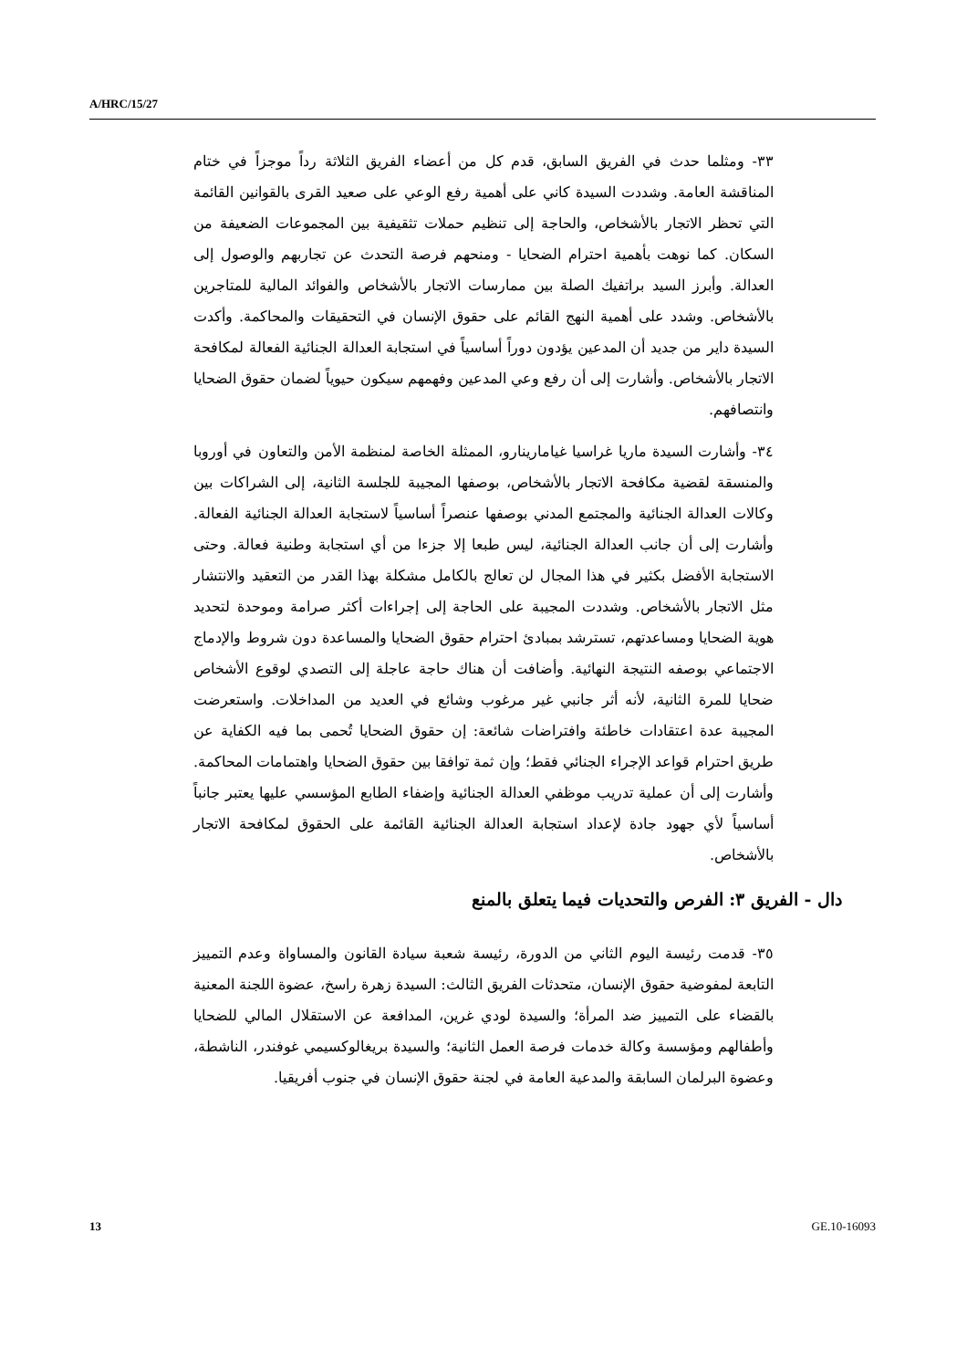A/HRC/15/27
٣٣- ومثلما حدث في الفريق السابق، قدم كل من أعضاء الفريق الثلاثة رداً موجزاً في ختام المناقشة العامة. وشددت السيدة كاني على أهمية رفع الوعي على صعيد القرى بالقوانين القائمة التي تحظر الاتجار بالأشخاص، والحاجة إلى تنظيم حملات تثقيفية بين المجموعات الضعيفة من السكان. كما نوهت بأهمية احترام الضحايا - ومنحهم فرصة التحدث عن تجاربهم والوصول إلى العدالة. وأبرز السيد براتفيك الصلة بين ممارسات الاتجار بالأشخاص والفوائد المالية للمتاجرين بالأشخاص. وشدد على أهمية النهج القائم على حقوق الإنسان في التحقيقات والمحاكمة. وأكدت السيدة داير من جديد أن المدعين يؤدون دوراً أساسياً في استجابة العدالة الجنائية الفعالة لمكافحة الاتجار بالأشخاص. وأشارت إلى أن رفع وعي المدعين وفهمهم سيكون حيوياً لضمان حقوق الضحايا وانتصافهم.
٣٤- وأشارت السيدة ماريا غراسيا غيامارينارو، الممثلة الخاصة لمنظمة الأمن والتعاون في أوروبا والمنسقة لقضية مكافحة الاتجار بالأشخاص، بوصفها المجيبة للجلسة الثانية، إلى الشراكات بين وكالات العدالة الجنائية والمجتمع المدني بوصفها عنصراً أساسياً لاستجابة العدالة الجنائية الفعالة. وأشارت إلى أن جانب العدالة الجنائية، ليس طبعا إلا جزءا من أي استجابة وطنية فعالة. وحتى الاستجابة الأفضل بكثير في هذا المجال لن تعالج بالكامل مشكلة بهذا القدر من التعقيد والانتشار مثل الاتجار بالأشخاص. وشددت المجيبة على الحاجة إلى إجراءات أكثر صرامة وموحدة لتحديد هوية الضحايا ومساعدتهم، تسترشد بمبادئ احترام حقوق الضحايا والمساعدة دون شروط والإدماج الاجتماعي بوصفه النتيجة النهائية. وأضافت أن هناك حاجة عاجلة إلى التصدي لوقوع الأشخاص ضحايا للمرة الثانية، لأنه أثر جانبي غير مرغوب وشائع في العديد من المداخلات. واستعرضت المجيبة عدة اعتقادات خاطئة وافتراضات شائعة: إن حقوق الضحايا تُحمى بما فيه الكفاية عن طريق احترام قواعد الإجراء الجنائي فقط؛ وإن ثمة توافقا بين حقوق الضحايا واهتمامات المحاكمة. وأشارت إلى أن عملية تدريب موظفي العدالة الجنائية وإضفاء الطابع المؤسسي عليها يعتبر جانباً أساسياً لأي جهود جادة لإعداد استجابة العدالة الجنائية القائمة على الحقوق لمكافحة الاتجار بالأشخاص.
دال - الفريق ٣: الفرص والتحديات فيما يتعلق بالمنع
٣٥- قدمت رئيسة اليوم الثاني من الدورة، رئيسة شعبة سيادة القانون والمساواة وعدم التمييز التابعة لمفوضية حقوق الإنسان، متحدثات الفريق الثالث: السيدة زهرة راسخ، عضوة اللجنة المعنية بالقضاء على التمييز ضد المرأة؛ والسيدة لودي غرين، المدافعة عن الاستقلال المالي للضحايا وأطفالهم ومؤسسة وكالة خدمات فرصة العمل الثانية؛ والسيدة بريغالوكسيمي غوفندر، الناشطة، وعضوة البرلمان السابقة والمدعية العامة في لجنة حقوق الإنسان في جنوب أفريقيا.
13 GE.10-16093